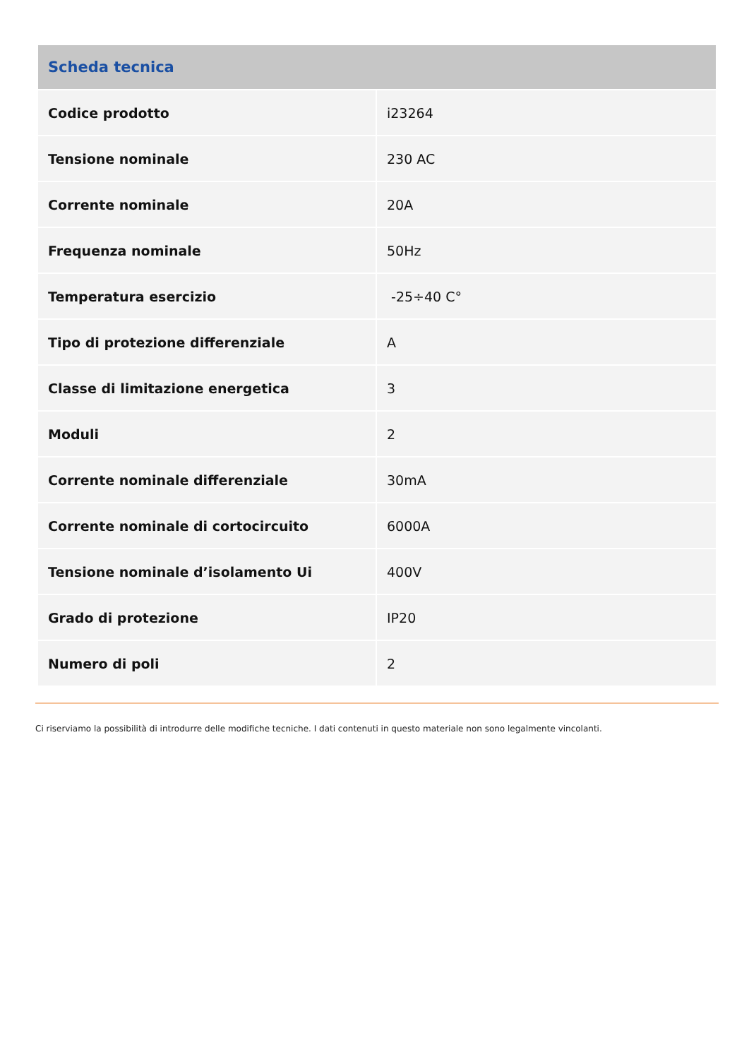| Scheda tecnica | |
| --- | --- |
| Codice prodotto | i23264 |
| Tensione nominale | 230 AC |
| Corrente nominale | 20A |
| Frequenza nominale | 50Hz |
| Temperatura esercizio | -25÷40 C° |
| Tipo di protezione differenziale | A |
| Classe di limitazione energetica | 3 |
| Moduli | 2 |
| Corrente nominale differenziale | 30mA |
| Corrente nominale di cortocircuito | 6000A |
| Tensione nominale d’isolamento Ui | 400V |
| Grado di protezione | IP20 |
| Numero di poli | 2 |
Ci riserviamo la possibilità di introdurre delle modifiche tecniche. I dati contenuti in questo materiale non sono legalmente vincolanti.